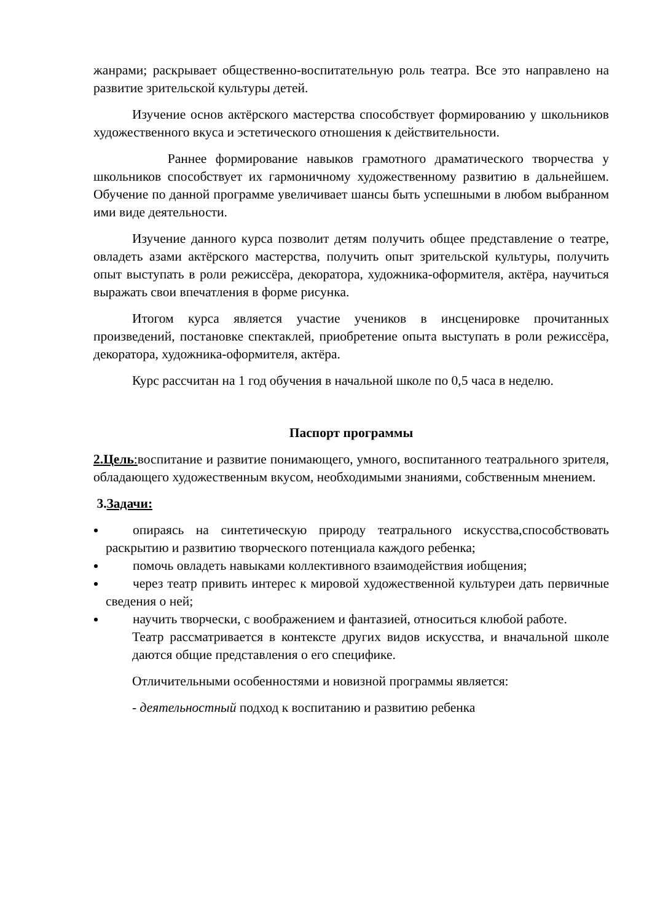жанрами; раскрывает общественно-воспитательную роль театра. Все это направлено на развитие зрительской культуры детей.
Изучение основ актёрского мастерства способствует формированию у школьников художественного вкуса и эстетического отношения к действительности.
Раннее формирование навыков грамотного драматического творчества у школьников способствует их гармоничному художественному развитию в дальнейшем. Обучение по данной программе увеличивает шансы быть успешными в любом выбранном ими виде деятельности.
Изучение данного курса позволит детям получить общее представление о театре, овладеть азами актёрского мастерства, получить опыт зрительской культуры, получить опыт выступать в роли режиссёра, декоратора, художника-оформителя, актёра, научиться выражать свои впечатления в форме рисунка.
Итогом курса является участие учеников в инсценировке прочитанных произведений, постановке спектаклей, приобретение опыта выступать в роли режиссёра, декоратора, художника-оформителя, актёра.
Курс рассчитан на 1 год обучения в начальной школе по 0,5 часа в неделю.
Паспорт программы
2.Цель: воспитание и развитие понимающего, умного, воспитанного театрального зрителя, обладающего художественным вкусом, необходимыми знаниями, собственным мнением.
3.Задачи:
опираясь на синтетическую природу театрального искусства,способствовать раскрытию и развитию творческого потенциала каждого ребенка;
помочь овладеть навыками коллективного взаимодействия иобщения;
через театр привить интерес к мировой художественной культуреи дать первичные сведения о ней;
научить творчески, с воображением и фантазией, относиться клюбой работе.
Театр рассматривается в контексте других видов искусства, и вначальной школе даются общие представления о его специфике.
Отличительными особенностями и новизной программы является:
- деятельностный подход к воспитанию и развитию ребенка